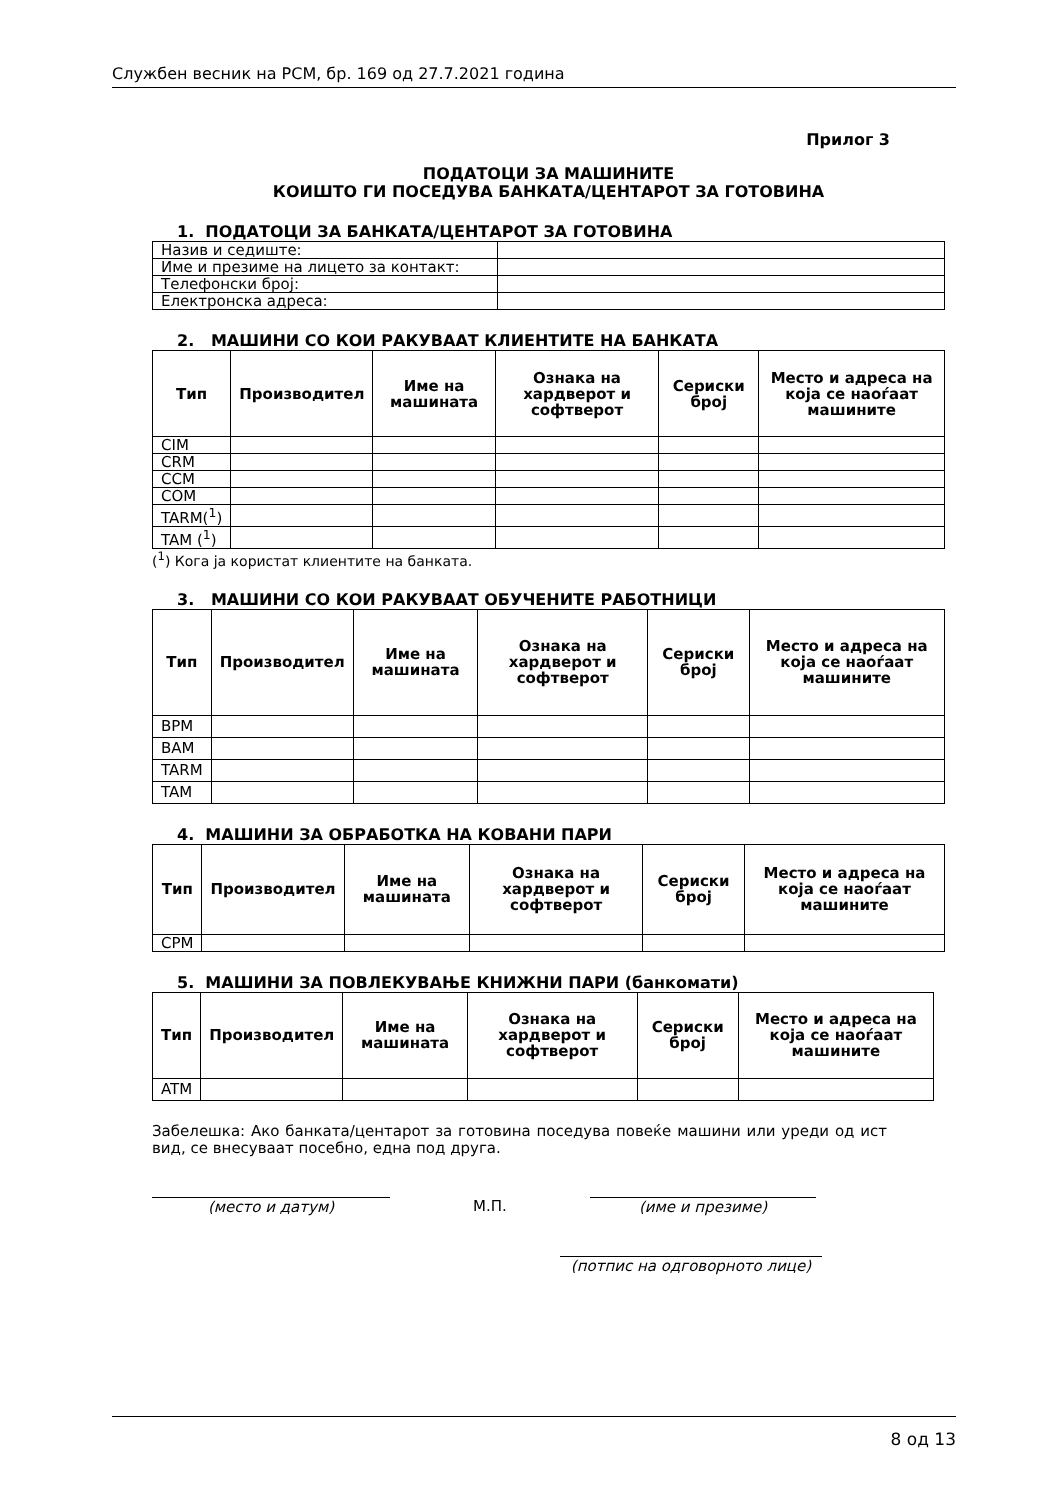Службен весник на РСМ, бр. 169 од 27.7.2021 година
Прилог 3
ПОДАТОЦИ ЗА МАШИНИТЕ
КОИШТО ГИ ПОСЕДУВА БАНКАТА/ЦЕНТАРОТ ЗА ГОТОВИНА
1. ПОДАТОЦИ ЗА БАНКАТА/ЦЕНТАРОТ ЗА ГОТОВИНА
| Назив и седиште: | |
| Име и презиме на лицето за контакт: | |
| Телефонски број: | |
| Електронска адреса: | |
2. МАШИНИ СО КОИ РАКУВААТ КЛИЕНТИТЕ НА БАНКАТА
| Тип | Производител | Име на машината | Ознака на хардверот и софтверот | Сериски број | Место и адреса на која се наоѓаат машините |
| --- | --- | --- | --- | --- | --- |
| CIM | | | | | |
| CRM | | | | | |
| CCM | | | | | |
| COM | | | | | |
| TARM(<sup>1</sup>) | | | | | |
| TAM (<sup>1</sup>) | | | | | |
(<sup>1</sup>) Кога ја користат клиентите на банката.
3. МАШИНИ СО КОИ РАКУВААТ ОБУЧЕНИТЕ РАБОТНИЦИ
| Тип | Производител | Име на машината | Ознака на хардверот и софтверот | Сериски број | Место и адреса на која се наоѓаат машините |
| --- | --- | --- | --- | --- | --- |
| BPM | | | | | |
| BAM | | | | | |
| TARM | | | | | |
| TAM | | | | | |
4. МАШИНИ ЗА ОБРАБОТКА НА КОВАНИ ПАРИ
| Тип | Производител | Име на машината | Ознака на хардверот и софтверот | Сериски број | Место и адреса на која се наоѓаат машините |
| --- | --- | --- | --- | --- | --- |
| CPM | | | | | |
5. МАШИНИ ЗА ПОВЛЕКУВАЊЕ КНИЖНИ ПАРИ (банкомати)
| Тип | Производител | Име на машината | Ознака на хардверот и софтверот | Сериски број | Место и адреса на која се наоѓаат машините |
| --- | --- | --- | --- | --- | --- |
| ATM | | | | | |
Забелешка: Ако банката/центарот за готовина поседува повеќе машини или уреди од ист вид, се внесуваат посебно, една под друга.
(место и датум) М.П. (име и презиме)
(потпис на одговорното лице)
8 од 13